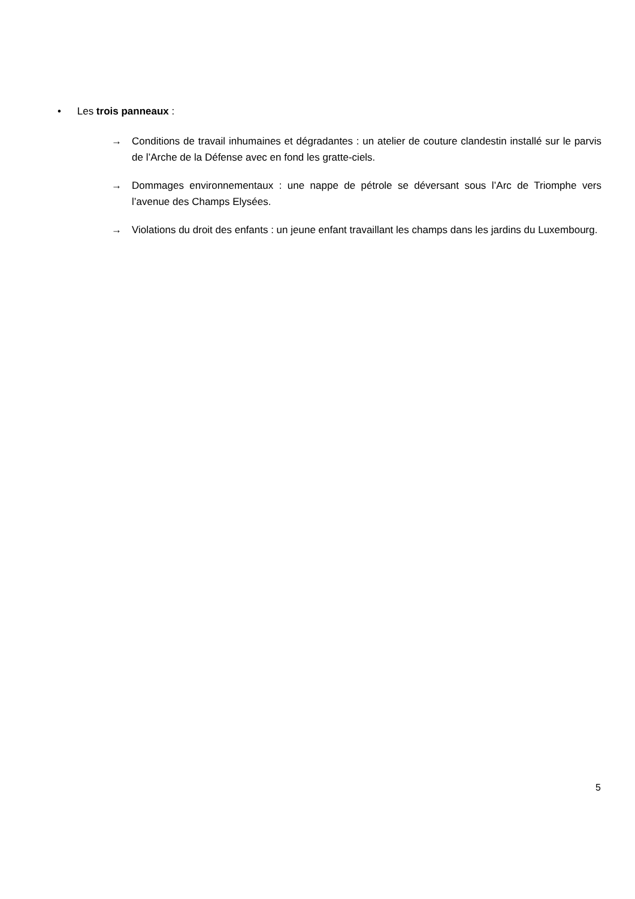• Les trois panneaux :
→ Conditions de travail inhumaines et dégradantes : un atelier de couture clandestin installé sur le parvis de l’Arche de la Défense avec en fond les gratte-ciels.
→ Dommages environnementaux : une nappe de pétrole se déversant sous l’Arc de Triomphe vers l’avenue des Champs Elysées.
→ Violations du droit des enfants : un jeune enfant travaillant les champs dans les jardins du Luxembourg.
5